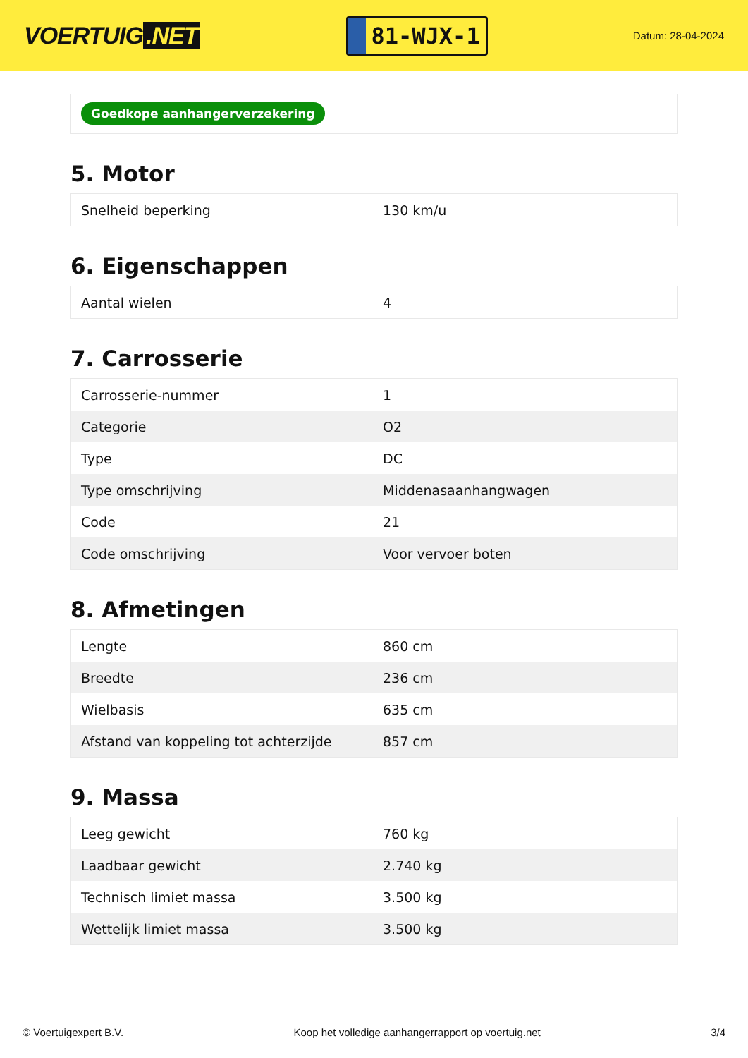VOERTUIG.NET
81-WJX-1
Datum: 28-04-2024
Goedkope aanhangerverzekering
5. Motor
| Snelheid beperking | 130 km/u |
6. Eigenschappen
| Aantal wielen | 4 |
7. Carrosserie
| Carrosserie-nummer | 1 |
| Categorie | O2 |
| Type | DC |
| Type omschrijving | Middenasaanhangwagen |
| Code | 21 |
| Code omschrijving | Voor vervoer boten |
8. Afmetingen
| Lengte | 860 cm |
| Breedte | 236 cm |
| Wielbasis | 635 cm |
| Afstand van koppeling tot achterzijde | 857 cm |
9. Massa
| Leeg gewicht | 760 kg |
| Laadbaar gewicht | 2.740 kg |
| Technisch limiet massa | 3.500 kg |
| Wettelijk limiet massa | 3.500 kg |
© Voertuigexpert B.V. Koop het volledige aanhangerrapport op voertuig.net 3/4